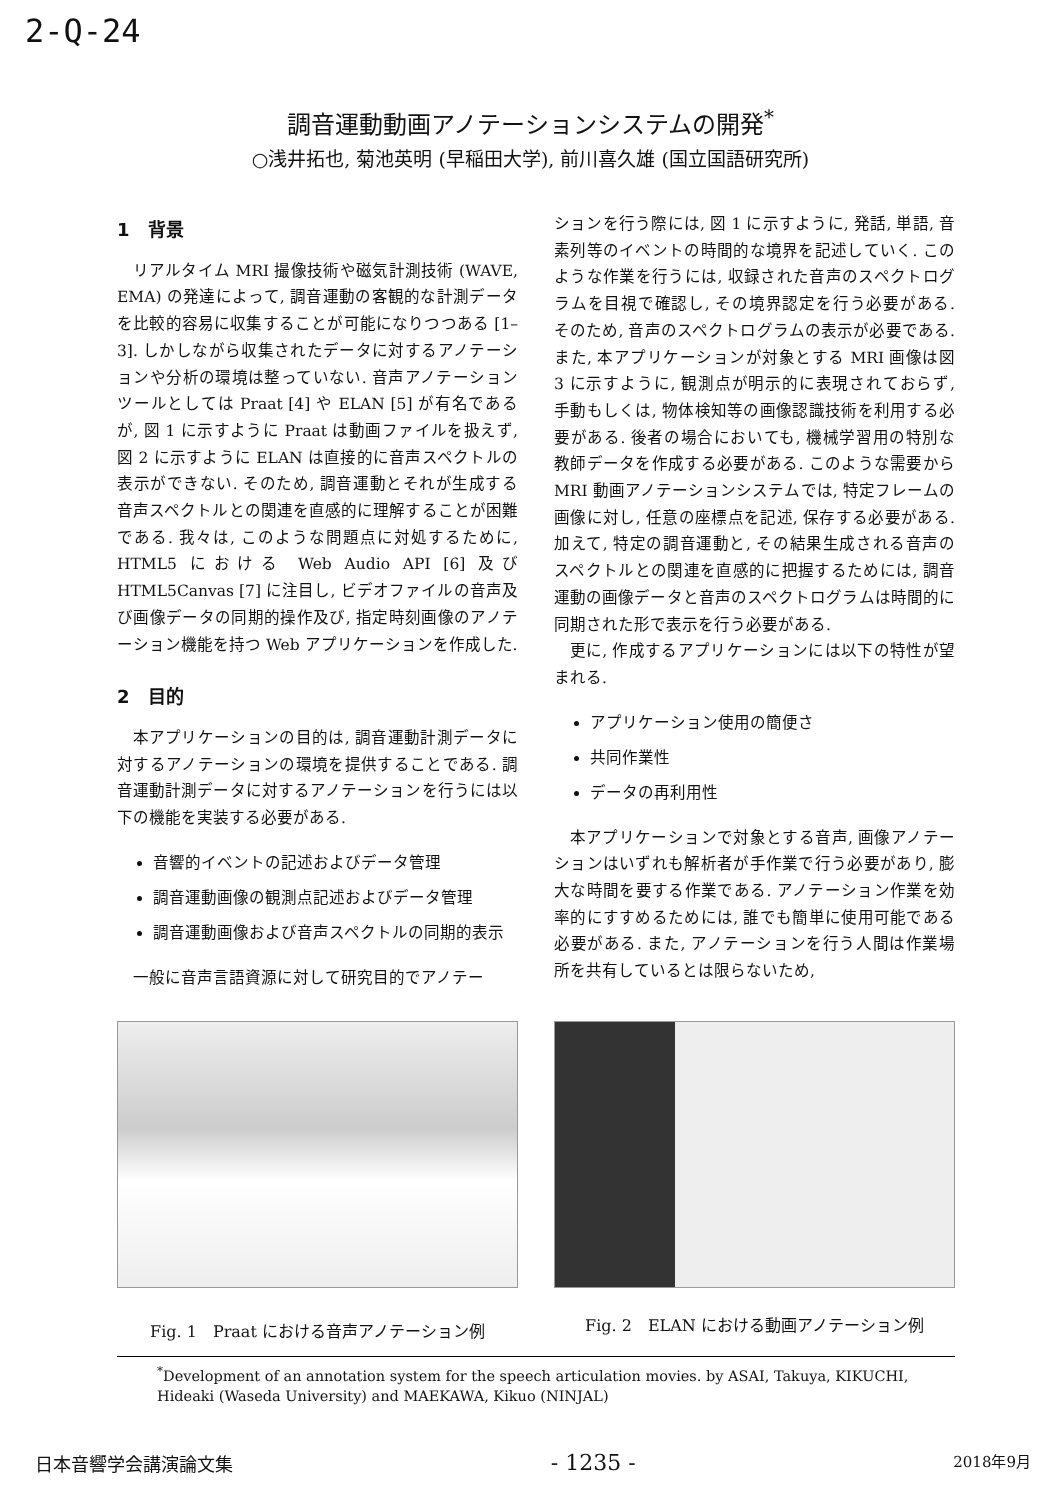2-Q-24
調音運動動画アノテーションシステムの開発<sup>*</sup>
○浅井拓也, 菊池英明 (早稲田大学), 前川喜久雄 (国立国語研究所)
1　背景
リアルタイム MRI 撮像技術や磁気計測技術 (WAVE, EMA) の発達によって, 調音運動の客観的な計測データを比較的容易に収集することが可能になりつつある [1–3]. しかしながら収集されたデータに対するアノテーションや分析の環境は整っていない. 音声アノテーションツールとしては Praat [4] や ELAN [5] が有名であるが, 図 1 に示すように Praat は動画ファイルを扱えず, 図 2 に示すように ELAN は直接的に音声スペクトルの表示ができない. そのため, 調音運動とそれが生成する音声スペクトルとの関連を直感的に理解することが困難である. 我々は, このような問題点に対処するために, HTML5 における Web Audio API [6] 及び HTML5Canvas [7] に注目し, ビデオファイルの音声及び画像データの同期的操作及び, 指定時刻画像のアノテーション機能を持つ Web アプリケーションを作成した.
2　目的
本アプリケーションの目的は, 調音運動計測データに対するアノテーションの環境を提供することである. 調音運動計測データに対するアノテーションを行うには以下の機能を実装する必要がある.
音響的イベントの記述およびデータ管理
調音運動画像の観測点記述およびデータ管理
調音運動画像および音声スペクトルの同期的表示
一般に音声言語資源に対して研究目的でアノテー
ションを行う際には, 図 1 に示すように, 発話, 単語, 音素列等のイベントの時間的な境界を記述していく. このような作業を行うには, 収録された音声のスペクトログラムを目視で確認し, その境界認定を行う必要がある. そのため, 音声のスペクトログラムの表示が必要である. また, 本アプリケーションが対象とする MRI 画像は図 3 に示すように, 観測点が明示的に表現されておらず, 手動もしくは, 物体検知等の画像認識技術を利用する必要がある. 後者の場合においても, 機械学習用の特別な教師データを作成する必要がある. このような需要から MRI 動画アノテーションシステムでは, 特定フレームの画像に対し, 任意の座標点を記述, 保存する必要がある. 加えて, 特定の調音運動と, その結果生成される音声のスペクトルとの関連を直感的に把握するためには, 調音運動の画像データと音声のスペクトログラムは時間的に同期された形で表示を行う必要がある.
更に, 作成するアプリケーションには以下の特性が望まれる.
アプリケーション使用の簡便さ
共同作業性
データの再利用性
本アプリケーションで対象とする音声, 画像アノテーションはいずれも解析者が手作業で行う必要があり, 膨大な時間を要する作業である. アノテーション作業を効率的にすすめるためには, 誰でも簡単に使用可能である必要がある. また, アノテーションを行う人間は作業場所を共有しているとは限らないため,
Fig. 1　Praat における音声アノテーション例
Fig. 2　ELAN における動画アノテーション例
<sup>*</sup> Development of an annotation system for the speech articulation movies. by ASAI, Takuya, KIKUCHI, Hideaki (Waseda University) and MAEKAWA, Kikuo (NINJAL)
日本音響学会講演論文集 - 1235 - 2018年9月